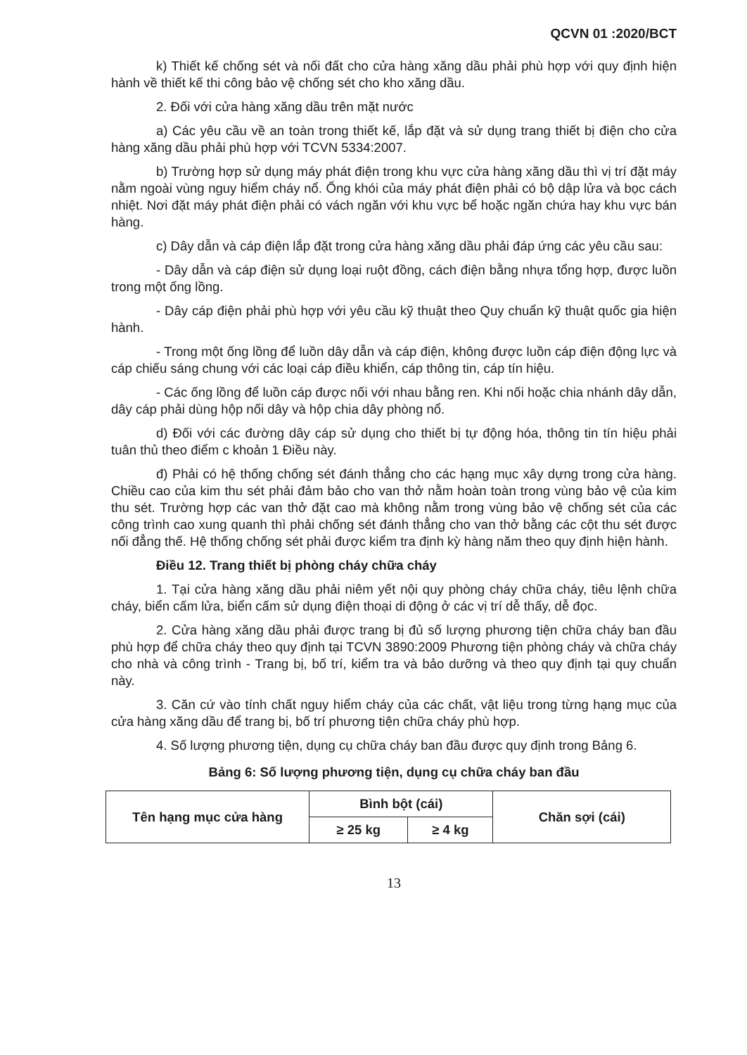QCVN 01 :2020/BCT
k) Thiết kế chống sét và nối đất cho cửa hàng xăng dầu phải phù hợp với quy định hiện hành về thiết kế thi công bảo vệ chống sét cho kho xăng dầu.
2. Đối với cửa hàng xăng dầu trên mặt nước
a) Các yêu cầu về an toàn trong thiết kế, lắp đặt và sử dụng trang thiết bị điện cho cửa hàng xăng dầu phải phù hợp với TCVN 5334:2007.
b) Trường hợp sử dụng máy phát điện trong khu vực cửa hàng xăng dầu thì vị trí đặt máy nằm ngoài vùng nguy hiểm cháy nổ. Ống khói của máy phát điện phải có bộ dập lửa và bọc cách nhiệt. Nơi đặt máy phát điện phải có vách ngăn với khu vực bể hoặc ngăn chứa hay khu vực bán hàng.
c) Dây dẫn và cáp điện lắp đặt trong cửa hàng xăng dầu phải đáp ứng các yêu cầu sau:
- Dây dẫn và cáp điện sử dụng loại ruột đồng, cách điện bằng nhựa tổng hợp, được luồn trong một ống lồng.
- Dây cáp điện phải phù hợp với yêu cầu kỹ thuật theo Quy chuẩn kỹ thuật quốc gia hiện hành.
- Trong một ống lồng để luồn dây dẫn và cáp điện, không được luồn cáp điện động lực và cáp chiếu sáng chung với các loại cáp điều khiển, cáp thông tin, cáp tín hiệu.
- Các ống lồng để luồn cáp được nối với nhau bằng ren. Khi nối hoặc chia nhánh dây dẫn, dây cáp phải dùng hộp nối dây và hộp chia dây phòng nổ.
d) Đối với các đường dây cáp sử dụng cho thiết bị tự động hóa, thông tin tín hiệu phải tuân thủ theo điểm c khoản 1 Điều này.
đ) Phải có hệ thống chống sét đánh thẳng cho các hạng mục xây dựng trong cửa hàng. Chiều cao của kim thu sét phải đảm bảo cho van thở nằm hoàn toàn trong vùng bảo vệ của kim thu sét. Trường hợp các van thở đặt cao mà không nằm trong vùng bảo vệ chống sét của các công trình cao xung quanh thì phải chống sét đánh thẳng cho van thở bằng các cột thu sét được nối đẳng thế. Hệ thống chống sét phải được kiểm tra định kỳ hàng năm theo quy định hiện hành.
Điều 12. Trang thiết bị phòng cháy chữa cháy
1. Tại cửa hàng xăng dầu phải niêm yết nội quy phòng cháy chữa cháy, tiêu lệnh chữa cháy, biển cấm lửa, biển cấm sử dụng điện thoại di động ở các vị trí dễ thấy, dễ đọc.
2. Cửa hàng xăng dầu phải được trang bị đủ số lượng phương tiện chữa cháy ban đầu phù hợp để chữa cháy theo quy định tại TCVN 3890:2009 Phương tiện phòng cháy và chữa cháy cho nhà và công trình - Trang bị, bố trí, kiểm tra và bảo dưỡng và theo quy định tại quy chuẩn này.
3. Căn cứ vào tính chất nguy hiểm cháy của các chất, vật liệu trong từng hạng mục của cửa hàng xăng dầu để trang bị, bố trí phương tiện chữa cháy phù hợp.
4. Số lượng phương tiện, dụng cụ chữa cháy ban đầu được quy định trong Bảng 6.
Bảng 6: Số lượng phương tiện, dụng cụ chữa cháy ban đầu
| Tên hạng mục cửa hàng | Bình bột (cái) | | Chăn sợi (cái) |
| --- | --- | --- | --- |
| | ≥ 25 kg | ≥ 4 kg | |
13